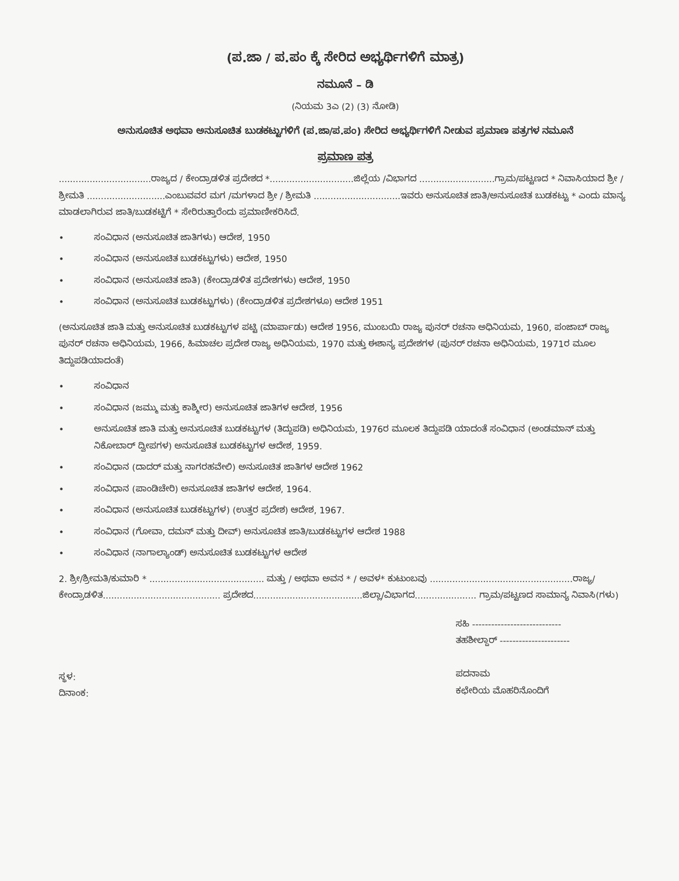(ಪ.ಜಾ / ಪ.ಪಂ ಕ್ಕೆ ಸೇರಿದ ಅಭ್ಯರ್ಥಿಗಳಿಗೆ ಮಾತ್ರ)
ನಮೂನೆ – ಡಿ
(ನಿಯಮ 3ಎ (2) (3) ನೋಡಿ)
ಅನುಸೂಚಿತ ಅಥವಾ ಅನುಸೂಚಿತ ಬುಡಕಟ್ಟುಗಳಿಗೆ (ಪ.ಜಾ/ಪ.ಪಂ) ಸೇರಿದ ಅಭ್ಯರ್ಥಿಗಳಿಗೆ ನೀಡುವ ಪ್ರಮಾಣ ಪತ್ರಗಳ ನಮೂನೆ
ಪ್ರಮಾಣ ಪತ್ರ
.................................ರಾಜ್ಯದ / ಕೇಂದ್ರಾಡಳಿತ ಪ್ರದೇಶದ *..............................ಜಿಲ್ಲೆಯ /ವಿಭಾಗದ ...........................ಗ್ರಾಮ/ಪಟ್ಟಣದ * ನಿವಾಸಿಯಾದ ಶ್ರೀ / ಶ್ರೀಮತಿ ............................ಎಂಬುವವರ ಮಗ /ಮಗಳಾದ ಶ್ರೀ / ಶ್ರೀಮತಿ ...............................ಇವರು ಅನುಸೂಚಿತ ಜಾತಿ/ಅನುಸೂಚಿತ ಬುಡಕಟ್ಟು * ಎಂದು ಮಾನ್ಯ ಮಾಡಲಾಗಿರುವ ಜಾತಿ/ಬುಡಕಟ್ಟಿಗೆ * ಸೇರಿರುತ್ತಾರೆಂದು ಪ್ರಮಾಣೀಕರಿಸಿದೆ.
• ಸಂವಿಧಾನ (ಅನುಸೂಚಿತ ಜಾತಿಗಳು) ಆದೇಶ, 1950
• ಸಂವಿಧಾನ (ಅನುಸೂಚಿತ ಬುಡಕಟ್ಟುಗಳು) ಆದೇಶ, 1950
• ಸಂವಿಧಾನ (ಅನುಸೂಚಿತ ಜಾತಿ) (ಕೇಂದ್ರಾಡಳಿತ ಪ್ರದೇಶಗಳು) ಆದೇಶ, 1950
• ಸಂವಿಧಾನ (ಅನುಸೂಚಿತ ಬುಡಕಟ್ಟುಗಳು) (ಕೇಂದ್ರಾಡಳಿತ ಪ್ರದೇಶಗಳೂ) ಆದೇಶ 1951
(ಅನುಸೂಚಿತ ಜಾತಿ ಮತ್ತು ಅನುಸೂಚಿತ ಬುಡಕಟ್ಟುಗಳ ಪಟ್ಟಿ (ಮಾರ್ಪಾಡು) ಆದೇಶ 1956, ಮುಂಬಯಿ ರಾಜ್ಯ ಪುನರ್ ರಚನಾ ಅಧಿನಿಯಮ, 1960, ಪಂಜಾಬ್ ರಾಜ್ಯ ಪುನರ್ ರಚನಾ ಅಧಿನಿಯಮ, 1966, ಹಿಮಾಚಲ ಪ್ರದೇಶ ರಾಜ್ಯ ಅಧಿನಿಯಮ, 1970 ಮತ್ತು ಈಶಾನ್ಯ ಪ್ರದೇಶಗಳ (ಪುನರ್ ರಚನಾ ಅಧಿನಿಯಮ, 1971ರ ಮೂಲ ತಿದ್ದುಪಡಿಯಾದಂತೆ)
• ಸಂವಿಧಾನ
• ಸಂವಿಧಾನ (ಜಮ್ಮು ಮತ್ತು ಕಾಶ್ಮೀರ) ಅನುಸೂಚಿತ ಜಾತಿಗಳ ಆದೇಶ, 1956
• ಅನುಸೂಚಿತ ಜಾತಿ ಮತ್ತು ಅನುಸೂಚಿತ ಬುಡಕಟ್ಟುಗಳ (ತಿದ್ದುಪಡಿ) ಅಧಿನಿಯಮ, 1976ರ ಮೂಲಕ ತಿದ್ದುಪಡಿ ಯಾದಂತೆ ಸಂವಿಧಾನ (ಅಂಡಮಾನ್ ಮತ್ತು ನಿಕೋಬಾರ್ ದ್ವೀಪಗಳ) ಅನುಸೂಚಿತ ಬುಡಕಟ್ಟುಗಳ ಆದೇಶ, 1959.
• ಸಂವಿಧಾನ (ದಾದರ್ ಮತ್ತು ನಾಗರಹವೇಲಿ) ಅನುಸೂಚಿತ ಜಾತಿಗಳ ಆದೇಶ 1962
• ಸಂವಿಧಾನ (ಪಾಂಡಿಚೇರಿ) ಅನುಸೂಚಿತ ಜಾತಿಗಳ ಆದೇಶ, 1964.
• ಸಂವಿಧಾನ (ಅನುಸೂಚಿತ ಬುಡಕಟ್ಟುಗಳ) (ಉತ್ತರ ಪ್ರದೇಶ) ಆದೇಶ, 1967.
• ಸಂವಿಧಾನ (ಗೋವಾ, ದಮನ್ ಮತ್ತು ದೀವ್) ಅನುಸೂಚಿತ ಜಾತಿ/ಬುಡಕಟ್ಟುಗಳ ಆದೇಶ 1988
• ಸಂವಿಧಾನ (ನಾಗಾಲ್ಯಾಂಡ್) ಅನುಸೂಚಿತ ಬುಡಕಟ್ಟುಗಳ ಆದೇಶ
2. ಶ್ರೀ/ಶ್ರೀಮತಿ/ಕುಮಾರಿ * ......................................... ಮತ್ತು / ಅಥವಾ ಅವನ * / ಅವಳ* ಕುಟುಂಬವು ...................................................ರಾಜ್ಯ/ಕೇಂದ್ರಾಡಳಿತ.......................................... ಪ್ರದೇಶದ.......................................ಜಿಲ್ಲಾ/ವಿಭಾಗದ...................... ಗ್ರಾಮ/ಪಟ್ಟಣದ ಸಾಮಾನ್ಯ ನಿವಾಸಿ(ಗಳು)
ಸ್ಥಳ:
ದಿನಾಂಕ:
ಸಹಿ ----------------------------
ತಹಶೀಲ್ದಾರ್ ----------------------
ಪದನಾಮ
ಕಛೇರಿಯ ಮೊಹರಿನೊಂದಿಗೆ